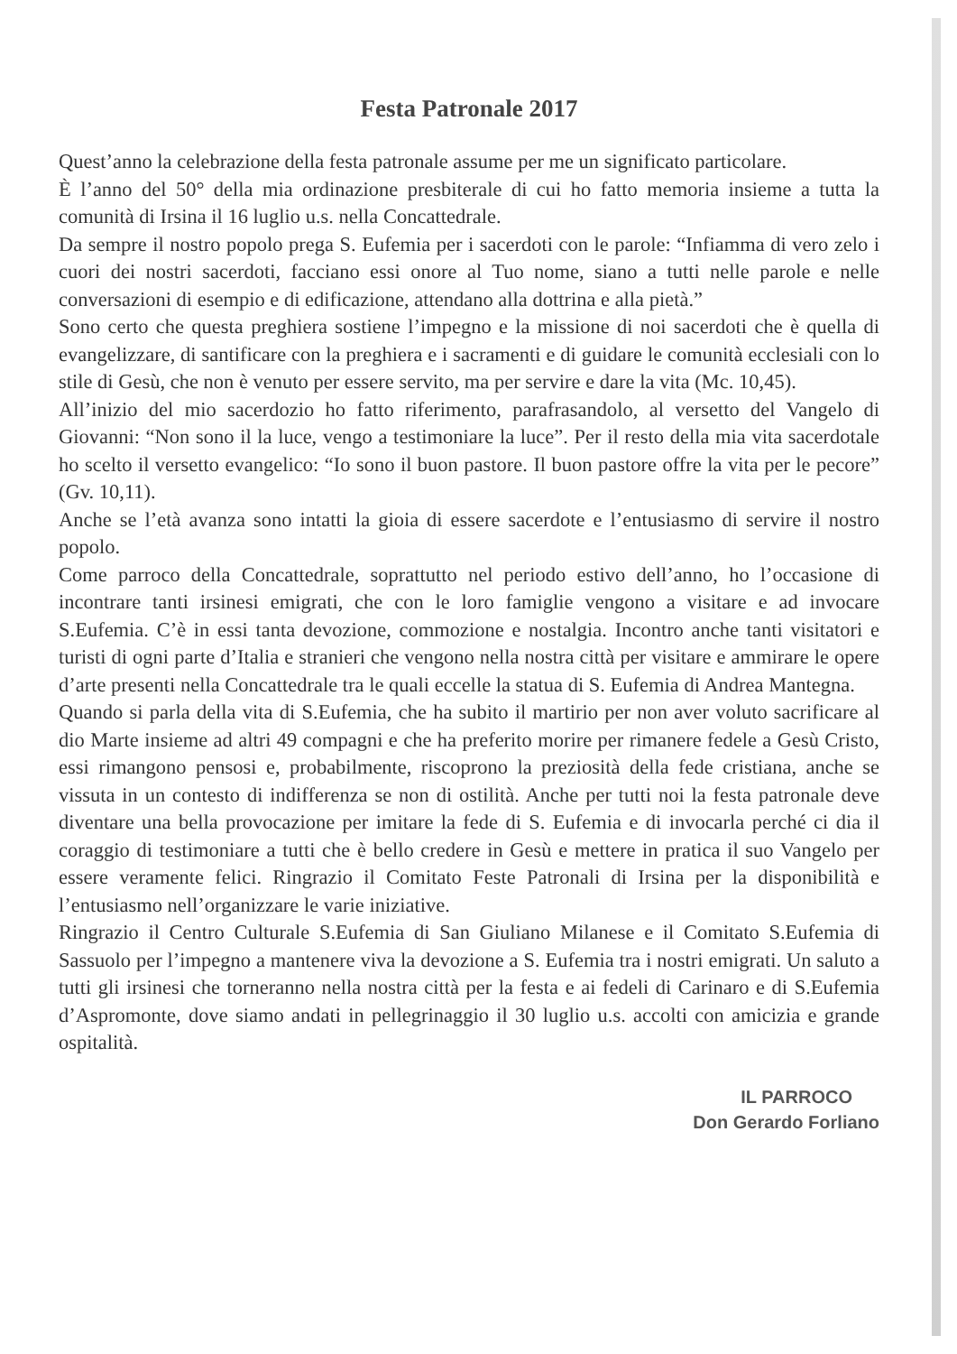Festa Patronale 2017
Quest’anno la celebrazione della festa patronale assume per me un significato particolare.
È l’anno del 50° della mia ordinazione presbiterale di cui ho fatto memoria insieme a tutta la comunità di Irsina il 16 luglio u.s. nella Concattedrale.
Da sempre il nostro popolo prega S. Eufemia per i sacerdoti con le parole: “Infiamma di vero zelo i cuori dei nostri sacerdoti, facciano essi onore al Tuo nome, siano a tutti nelle parole e nelle conversazioni di esempio e di edificazione, attendano alla dottrina e alla pietà.”
Sono certo che questa preghiera sostiene l’impegno e la missione di noi sacerdoti che è quella di evangelizzare, di santificare con la preghiera e i sacramenti e di guidare le comunità ecclesiali con lo stile di Gesù, che non è venuto per essere servito, ma per servire e dare la vita (Mc. 10,45).
All’inizio del mio sacerdozio ho fatto riferimento, parafrasandolo, al versetto del Vangelo di Giovanni: “Non sono il la luce, vengo a testimoniare la luce”. Per il resto della mia vita sacerdotale ho scelto il versetto evangelico: “Io sono il buon pastore. Il buon pastore offre la vita per le pecore” (Gv. 10,11).
Anche se l’età avanza sono intatti la gioia di essere sacerdote e l’entusiasmo di servire il nostro popolo.
Come parroco della Concattedrale, soprattutto nel periodo estivo dell’anno, ho l’occasione di incontrare tanti irsinesi emigrati, che con le loro famiglie vengono a visitare e ad invocare S.Eufemia. C’è in essi tanta devozione, commozione e nostalgia. Incontro anche tanti visitatori e turisti di ogni parte d’Italia e stranieri che vengono nella nostra città per visitare e ammirare le opere d’arte presenti nella Concattedrale tra le quali eccelle la statua di S. Eufemia di Andrea Mantegna.
Quando si parla della vita di S.Eufemia, che ha subito il martirio per non aver voluto sacrificare al dio Marte insieme ad altri 49 compagni e che ha preferito morire per rimanere fedele a Gesù Cristo, essi rimangono pensosi e, probabilmente, riscoprono la preziosità della fede cristiana, anche se vissuta in un contesto di indifferenza se non di ostilità. Anche per tutti noi la festa patronale deve diventare una bella provocazione per imitare la fede di S. Eufemia e di invocarla perché ci dia il coraggio di testimoniare a tutti che è bello credere in Gesù e mettere in pratica il suo Vangelo per essere veramente felici. Ringrazio il Comitato Feste Patronali di Irsina per la disponibilità e l’entusiasmo nell’organizzare le varie iniziative.
Ringrazio il Centro Culturale S.Eufemia di San Giuliano Milanese e il Comitato S.Eufemia di Sassuolo per l’impegno a mantenere viva la devozione a S. Eufemia tra i nostri emigrati. Un saluto a tutti gli irsinesi che torneranno nella nostra città per la festa e ai fedeli di Carinaro e di S.Eufemia d’Aspromonte, dove siamo andati in pellegrinaggio il 30 luglio u.s. accolti con amicizia e grande ospitalità.
IL PARROCO
Don Gerardo Forliano